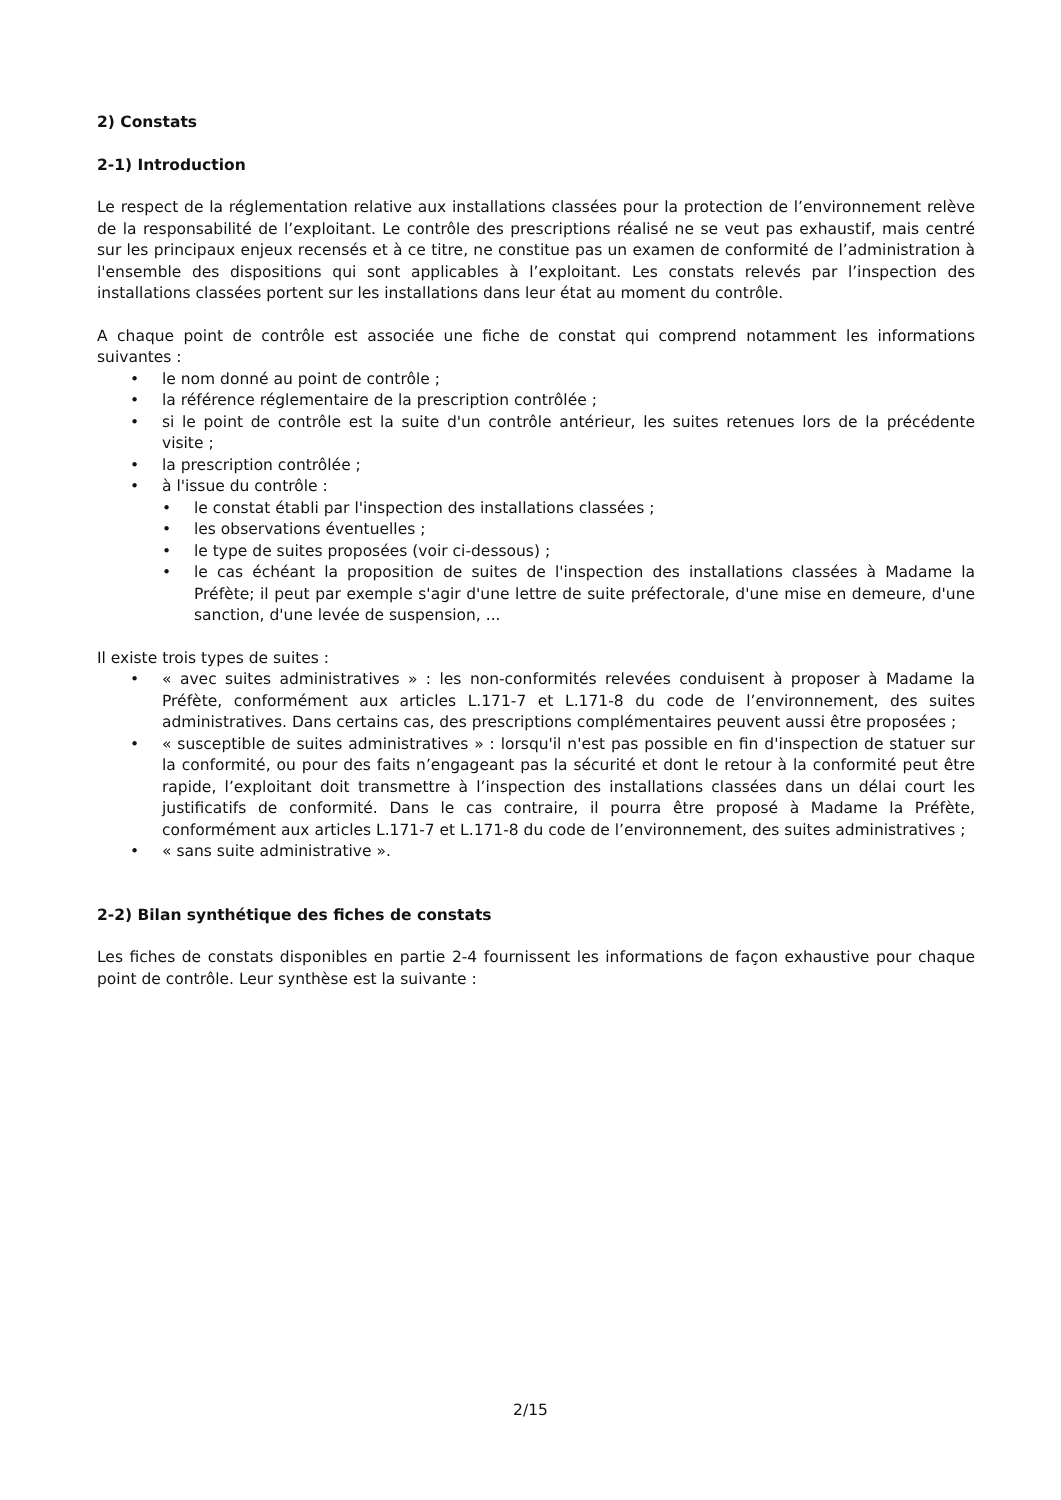2) Constats
2-1) Introduction
Le respect de la réglementation relative aux installations classées pour la protection de l’environnement relève de la responsabilité de l’exploitant. Le contrôle des prescriptions réalisé ne se veut pas exhaustif, mais centré sur les principaux enjeux recensés et à ce titre, ne constitue pas un examen de conformité de l’administration à l'ensemble des dispositions qui sont applicables à l’exploitant. Les constats relevés par l’inspection des installations classées portent sur les installations dans leur état au moment du contrôle.
A chaque point de contrôle est associée une fiche de constat qui comprend notamment les informations suivantes :
• le nom donné au point de contrôle ;
• la référence réglementaire de la prescription contrôlée ;
• si le point de contrôle est la suite d'un contrôle antérieur, les suites retenues lors de la précédente visite ;
• la prescription contrôlée ;
• à l'issue du contrôle :
• le constat établi par l'inspection des installations classées ;
• les observations éventuelles ;
• le type de suites proposées (voir ci-dessous) ;
• le cas échéant la proposition de suites de l'inspection des installations classées à Madame la Préfète; il peut par exemple s'agir d'une lettre de suite préfectorale, d'une mise en demeure, d'une sanction, d'une levée de suspension, ...
Il existe trois types de suites :
• « avec suites administratives » : les non-conformités relevées conduisent à proposer à Madame la Préfète, conformément aux articles L.171-7 et L.171-8 du code de l’environnement, des suites administratives. Dans certains cas, des prescriptions complémentaires peuvent aussi être proposées ;
• « susceptible de suites administratives » : lorsqu'il n'est pas possible en fin d'inspection de statuer sur la conformité, ou pour des faits n’engageant pas la sécurité et dont le retour à la conformité peut être rapide, l’exploitant doit transmettre à l’inspection des installations classées dans un délai court les justificatifs de conformité. Dans le cas contraire, il pourra être proposé à Madame la Préfète, conformément aux articles L.171-7 et L.171-8 du code de l’environnement, des suites administratives ;
• « sans suite administrative ».
2-2) Bilan synthétique des fiches de constats
Les fiches de constats disponibles en partie 2-4 fournissent les informations de façon exhaustive pour chaque point de contrôle. Leur synthèse est la suivante :
2/15